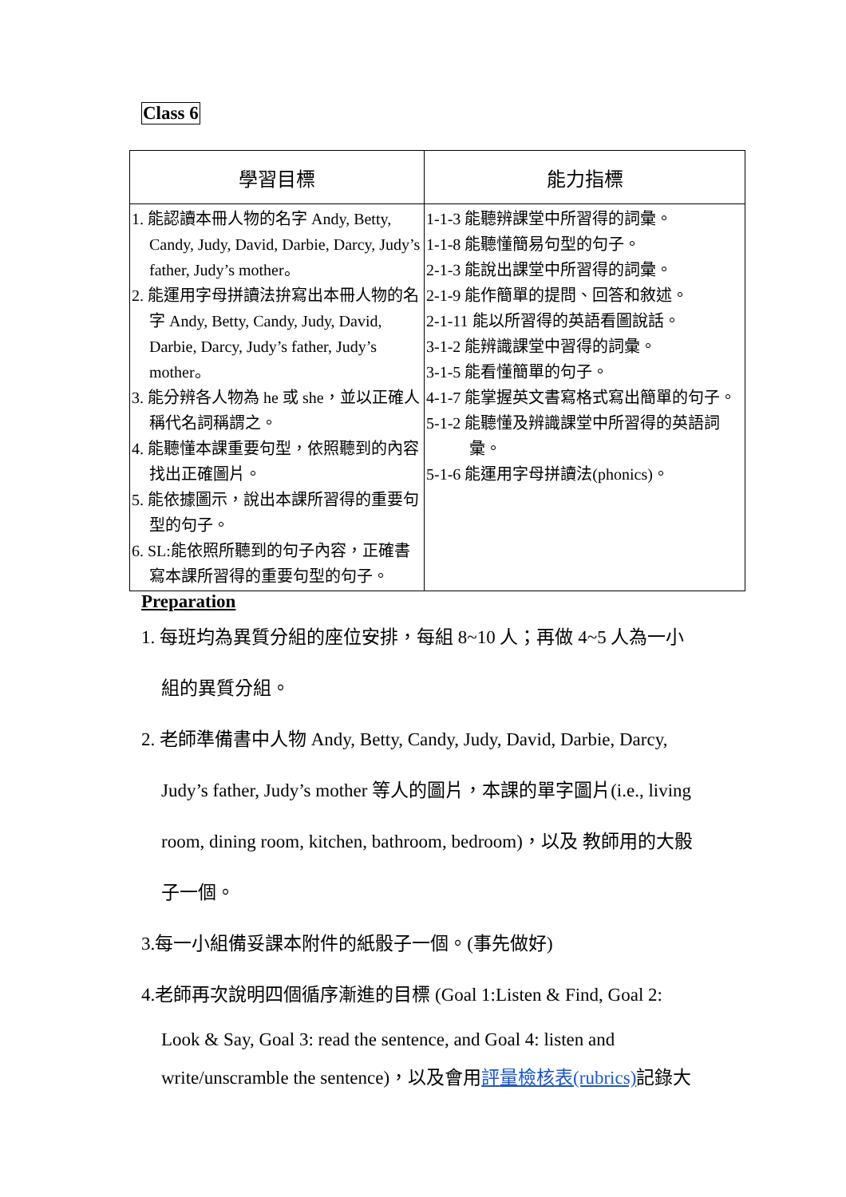Class 6
| 學習目標 | 能力指標 |
| --- | --- |
| 1. 能認讀本冊人物的名字 Andy, Betty, Candy, Judy, David, Darbie, Darcy, Judy’s father, Judy’s mother。 2. 能運用字母拼讀法拚寫出本冊人物的名字 Andy, Betty, Candy, Judy, David, Darbie, Darcy, Judy’s father, Judy’s mother。 3. 能分辨各人物為 he 或 she，並以正確人稱代名詞稱謂之。 4. 能聽懂本課重要句型，依照聽到的內容找出正確圖片。 5. 能依據圖示，說出本課所習得的重要句型的句子。 6. SL:能依照所聽到的句子內容，正確書寫本課所習得的重要句型的句子。 | 1-1-3 能聽辨課堂中所習得的詞彙。 1-1-8 能聽懂簡易句型的句子。 2-1-3 能說出課堂中所習得的詞彙。 2-1-9 能作簡單的提問、回答和敘述。 2-1-11 能以所習得的英語看圖說話。 3-1-2 能辨識課堂中習得的詞彙。 3-1-5 能看懂簡單的句子。 4-1-7 能掌握英文書寫格式寫出簡單的句子。 5-1-2 能聽懂及辨識課堂中所習得的英語詞彙。 5-1-6 能運用字母拼讀法(phonics)。 |
Preparation
1. 每班均為異質分組的座位安排，每組 8~10 人；再做 4~5 人為一小
組的異質分組。
2. 老師準備書中人物 Andy, Betty, Candy, Judy, David, Darbie, Darcy,
Judy’s father, Judy’s mother 等人的圖片，本課的單字圖片(i.e., living
room, dining room, kitchen, bathroom, bedroom)，以及 教師用的大骰
子一個。
3.每一小組備妥課本附件的紙骰子一個。(事先做好)
4.老師再次說明四個循序漸進的目標 (Goal 1:Listen & Find, Goal 2:
Look & Say, Goal 3: read the sentence, and Goal 4: listen and
write/unscramble the sentence)，以及會用評量檢核表(rubrics) 記錄大